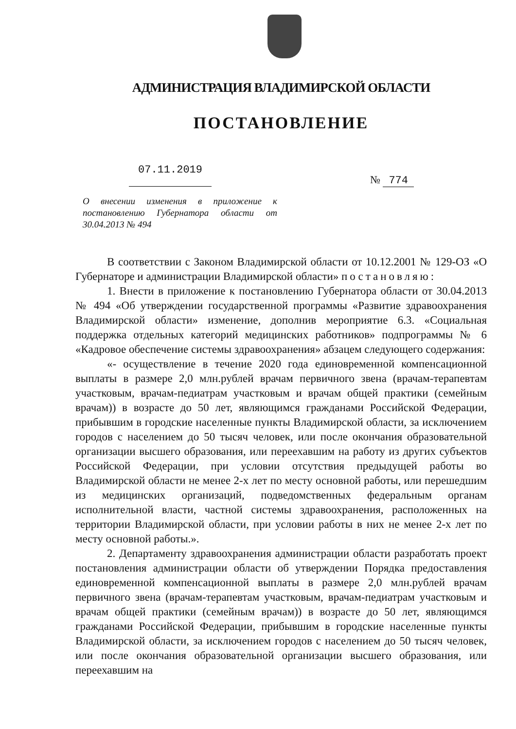АДМИНИСТРАЦИЯ ВЛАДИМИРСКОЙ ОБЛАСТИ
ПОСТАНОВЛЕНИЕ
07.11.2019
№ 774
О внесении изменения в приложение к постановлению Губернатора области от 30.04.2013 № 494
В соответствии с Законом Владимирской области от 10.12.2001 № 129-ОЗ «О Губернаторе и администрации Владимирской области» постановляю:
1. Внести в приложение к постановлению Губернатора области от 30.04.2013 № 494 «Об утверждении государственной программы «Развитие здравоохранения Владимирской области» изменение, дополнив мероприятие 6.3. «Социальная поддержка отдельных категорий медицинских работников» подпрограммы № 6 «Кадровое обеспечение системы здравоохранения» абзацем следующего содержания:
«- осуществление в течение 2020 года единовременной компенсационной выплаты в размере 2,0 млн.рублей врачам первичного звена (врачам-терапевтам участковым, врачам-педиатрам участковым и врачам общей практики (семейным врачам)) в возрасте до 50 лет, являющимся гражданами Российской Федерации, прибывшим в городские населенные пункты Владимирской области, за исключением городов с населением до 50 тысяч человек, или после окончания образовательной организации высшего образования, или переехавшим на работу из других субъектов Российской Федерации, при условии отсутствия предыдущей работы во Владимирской области не менее 2-х лет по месту основной работы, или перешедшим из медицинских организаций, подведомственных федеральным органам исполнительной власти, частной системы здравоохранения, расположенных на территории Владимирской области, при условии работы в них не менее 2-х лет по месту основной работы.».
2. Департаменту здравоохранения администрации области разработать проект постановления администрации области об утверждении Порядка предоставления единовременной компенсационной выплаты в размере 2,0 млн.рублей врачам первичного звена (врачам-терапевтам участковым, врачам-педиатрам участковым и врачам общей практики (семейным врачам)) в возрасте до 50 лет, являющимся гражданами Российской Федерации, прибывшим в городские населенные пункты Владимирской области, за исключением городов с населением до 50 тысяч человек, или после окончания образовательной организации высшего образования, или переехавшим на